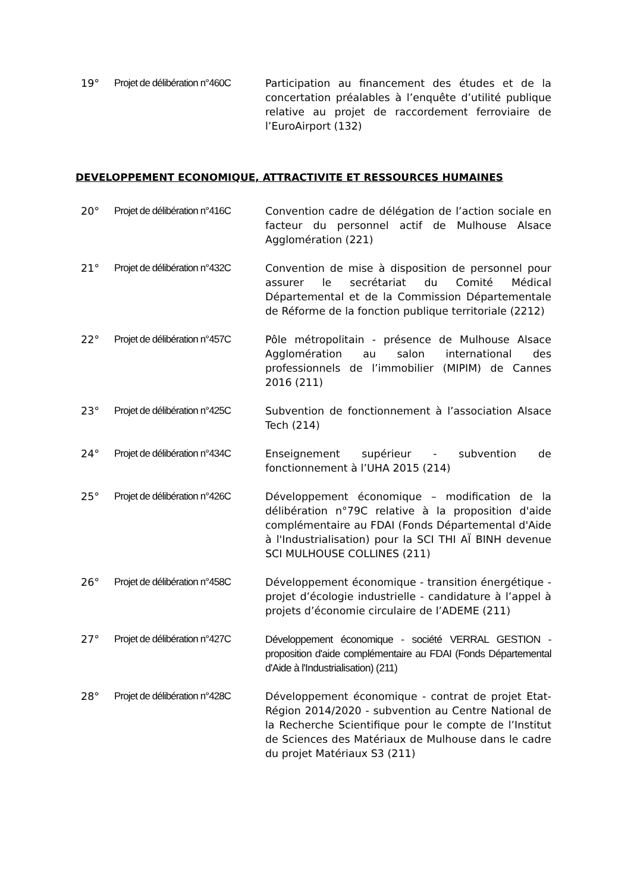19°
Projet de délibération n°460C
Participation au financement des études et de la concertation préalables à l’enquête d’utilité publique relative au projet de raccordement ferroviaire de l’EuroAirport (132)
DEVELOPPEMENT ECONOMIQUE, ATTRACTIVITE ET RESSOURCES HUMAINES
20°
Projet de délibération n°416C
Convention cadre de délégation de l’action sociale en facteur du personnel actif de Mulhouse Alsace Agglomération (221)
21°
Projet de délibération n°432C
Convention de mise à disposition de personnel pour assurer le secrétariat du Comité Médical Départemental et de la Commission Départementale de Réforme de la fonction publique territoriale (2212)
22°
Projet de délibération n°457C
Pôle métropolitain - présence de Mulhouse Alsace Agglomération au salon international des professionnels de l’immobilier (MIPIM) de Cannes 2016 (211)
23°
Projet de délibération n°425C
Subvention de fonctionnement à l’association Alsace Tech (214)
24°
Projet de délibération n°434C
Enseignement supérieur - subvention de fonctionnement à l’UHA 2015 (214)
25°
Projet de délibération n°426C
Développement économique – modification de la délibération n°79C relative à la proposition d'aide complémentaire au FDAI (Fonds Départemental d'Aide à l'Industrialisation) pour la SCI THI AÏ BINH devenue SCI MULHOUSE COLLINES (211)
26°
Projet de délibération n°458C
Développement économique - transition énergétique - projet d’écologie industrielle - candidature à l’appel à projets d’économie circulaire de l’ADEME (211)
27°
Projet de délibération n°427C
Développement économique - société VERRAL GESTION - proposition d'aide complémentaire au FDAI (Fonds Départemental d'Aide à l'Industrialisation) (211)
28°
Projet de délibération n°428C
Développement économique - contrat de projet Etat-Région 2014/2020 - subvention au Centre National de la Recherche Scientifique pour le compte de l’Institut de Sciences des Matériaux de Mulhouse dans le cadre du projet Matériaux S3 (211)